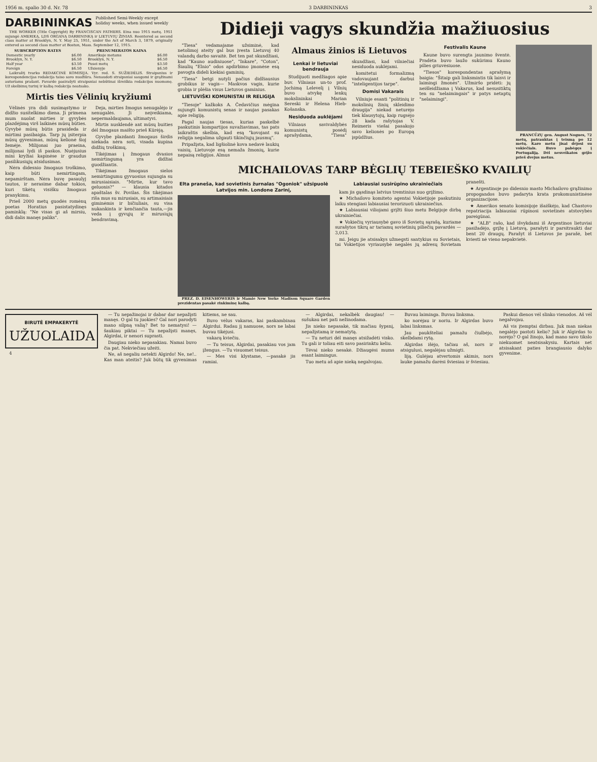1956 m. spalio 30 d. Nr. 78 3 DARBININKAS 3
DARBININKAS Published Semi-Weekly except holiday weeks, when issued weekly
THE WORKER (Title Copyright) By FRANCISCAN FATHERS. Eina nuo 1915 metų. 1951 sujungė AMERIKĄ, LDS ORGANĄ DARBININKĄ ir LIETUVIŲ ŽINIAS. Reentered as second class matter at Brooklyn, N. Y. May 25, 1951, under the Act of March 3, 1879, originally entered as second class matter at Boston, Mass. September 12, 1915.
| SUBSCRIPTION RATES | | PRENUMERATOS KAINA | |
| --- | --- | --- | --- |
| Domestic yearly | $6.00 | Amerikoje metams | $6.00 |
| Brooklyn, N. Y. | $6.50 | Brooklyn, N. Y. | $6.50 |
| Half year | $3.50 | Pusei metų | $3.50 |
| Foreign | $6.50 | Užsienyje | $6.50 |
Laikraštį tvarko REDAKCINĖ KOMISIJA. Vyr. red. S. SUŽIEDĖLIS. Straipsnius ir korespondencijas redakcija taiso savo nuožiūra. Nenaudoti straipsniai saugomi ir grąžinami autoriams prašant. Pavarde pasirašyti straipsniai nebūtinai išreiškia redakcijos nuomonę. Už skelbimų turinį ir kalbą redakcija neatsako.
Mirtis ties Vėlinių kryžiumi
Vėlinės yra didi susimąstymo ir didžio susitelkimo diena. Ji primena mum nuolat mirties ir gyvybės plazdėjimą virš laikinės mūsų būties. Gyvybė mūsų būtis prasideda ir mirtimi pasibaigia. Tarp jų įsiterpia mūsų gyvenimas, mūsų kelionė šioj žemėje. Milijonai juo praeina, milijonai lydi iš paskos. Nuėjusius mini kryžiai kapinėse ir graudus pasilikusiųjų atsidusimas.
Nėra didesnio žmogaus troškimo, kaip būti nemirtingam, nepamirštam. Nėra buvę pasaulyj tautos, ir nerasime dabar tokios, kuri tikėtų visišku žmogaus pranykimu.
Prieš 2000 metų guodės romėnų poetas Horatius pasistatydinęs paminklą: "Ne visas gi aš mirsiu, didi dalis manęs paliks".
Deja, mirties žmogus nenugalėjo ir nenugalės. Ji neįveikiama, nepermaldaujama, ultimatyvi.
Mirtis nusklendė ant mūsų buities dėl žmogaus maišto prieš Kūrėją.
Gyvybe plazdanti žmogaus širdis niekada nėra soti, visada kupina didžių troškimų.
Tikėjimas į žmogaus dvasios nemirtingumą yra didžiai guodžiantis.
Tikėjimas žmogaus sielos nemirtingumu gyvuosius sujungia su mirusiaisiais. "Mirtie, kur tavo geluonis?" — klausia kitados apaštalas šv. Povilas. Šis tikėjimas riša mus su mirusiais, su artimaisiais giminėmis ir bičiuliais, su visa nukankinta ir kenčiančia tauta,—jis veda į gyvųjų ir mirusiųjų bendravimą.
Didieji vagys skundžia mažiuosius
"Tiesa" vedamajame užsiminė, kad netolimoj ateity gal bus įvesta Lietuvoj 40 valandų darbo savaitė. Bet ten pat skundžiasi, kad "Kauno audiniuose", "Inkare", "Coton", Šiaulių "Elnio" odos apdirbimo įmonėse esą pavogta dideli kiekiai gaminių.
"Tiesa" betgi nutyli pačius didžiausius grobikus ir vagis— Maskvos vagis, kurie grobia ir plėšia visus Lietuvos gaminius.
LIETUVIŠKI KOMUNISTAI IR RELIGIJA
"Tiesoje" kažkoks A. Čedavičius mėgina sujungti komunistų senas ir naujas pasakas apie religiją.
Pagal naujas tiesas, kurias paskelbė paskutinis kompartijos suvažiavimas, tas pats laikraštis skelbia, kad esą "kovojant su religija negalima užgauti tikinčiųjų jausmų".
Pripažįsta, kad ligšiolinė kova nedavė laukių vaisių. Lietuvoje esą nemaža žmonių, kurie nepaisą religijos. Almus
Almaus žinios iš Lietuvos
Lenkai ir lietuviai bendrauja
Studijuoti medžiagos apie buv. Vilniaus un-to prof. Jochimą Lelevelį į Vilnių buvo atvykę lenkų mokslininkai Marian Sereski ir Helena Hieb-Košanska.
Nesiduoda auklėjami
Vilniaus savivaldybės komunistų posėdį aprašydama, "Tiesa" skundžiasi, kad vilniečiai nesiduoda auklėjami.
komitetui formalizmą vadovaujant darbui "inteligentijos tarpe".
Domisi Vakarais
Vilniuje esanti "politinių ir mokslinių žinių skleidimo draugija" niekad neturėjo tiek klausytojų, kaip rugsėjo 28 kada rašytojas V. Reimeris viešai pasakojo savo kelionės po Europą įspūdžius.
Festivalis Kaune
Kaune buvo surengta jaunimo šventė. Pradėta buvo laužo sukūrimu Kauno pilies griuvėsiuose.
"Tiesos" korespondentas aprašymą baigia: "Šitaip gali linksmintis tik laisvi ir laimingi žmonės". Užmiršo pridėti: jų neišleidžiama į Vakarus, kad nesusitiktų ten su "nelaimingais" ir patys netaptų "nelaimingi".
PRANCŪZŲ gen. August Nogues, 72 metų, patrauktas į teismą po 12 metų. Karo metu jisai dėjosi su vokiečiais. Buvo pabėgęs į Portugaliją. Dėl nesveikatos grįžo prieš dvejus metus.
MICHAILOVAS TARP BĖGLIŲ TEBEIEŠKO KVAILIŲ
Elta praneša, kad sovietinis žurnalas "Ogoniok" užsipuolė Latvijos min. Londone Zarinį,
PREZ. D. EISENHOWERIS ir Mamie New Yorke Madison Square Garden prezidentas pasakė rinkiminę kalbą.
Labiausiai susirūpino ukrainiečiais
kam jis gąsdinąs latvius tremtinius nuo grįžimo.
★ Michailovo komiteto agentai Vokietijoje paskutiniu laiku stengiasi labiausiai terorizuoti ukrainiečius.
★ Labiausiai viliojami grįžti šiuo metu Belgijoje dirbą ukrainiečiai.
★ Vokiečių vyriausybė gavo iš Sovietų sąrašą, kuriame surašytos tikrų ar tariamų sovietinių piliečių pavardės — 3,013.
mi. Jeigu jie atsisakys užmegsti santykius su Sovietais, tai Vokietijos vyriausybė negalės jų adresų Sovietam pranešti.
★ Argentinoje po didesnio masto Michailovo grąžinimo propogandos buvo padaryta krata prokomunistinėse organizacijose.
★ Amerikos senato komisijoje išaiškėjo, kad Chastovo repatriacija labiausiai rūpinosi sovietinės atstovybės pareigūnai.
★ "ALB" rašo, kad išvykdami iš Argentinos lietuviai pasižadėjo, grįžę į Lietuvą, parašyti ir parsitraukti dar bent 20 draugų. Parašyt iš Lietuvos jie parašė, bet kviesti nė vieno nepakvietė.
BIRUTĖ EMPAKERYTĖ
UŽUOLAIDA
4
— Tu nepažinojai ir dabar dar nepažįsti manęs. O gal tu juokies? Gal nori parodyti mano silpną valią? Bet to nematysi! — šaukiau piktai — Tu nepažįsti manęs, Algirdai, ir nenori suprasti.
Daugiau nieko nepasakiau. Namai buvo čia pat. Nekviečiau užeiti.
Ne, aš negaliu netekti Algirdo! Ne, ne!.. Kas man ateitis? Juk būtų tik gyvenimas kitiems, ne sau.
Buvo vėlus vakaras, kai paskambinau Algirdui. Radau jį namuose, nors ne labai buvau tikėjusi.
vakarą kviečiu.
— Tu teisus, Algirdai, pasakiau vos jam įžengus. —Tu visuomet teisus.
— Mes visi klystame, —pasakė jis ramiai.
— Algirdai, nekalbėk daugiau! — sušukau net pati nežinodama.
Jis nieko nepasakė, tik mačiau šypsnį, nepažįstamą ir nematytą.
— Tu neturi dėl manęs atsižadėti visko. Tu gali ir toliau eiti savo pasirinktu keliu.
Tėvai nieko nesakė. Džiaugėsi mums esant laimingus.
Tuo metu aš apie nieką negalvojau.
Buvau laiminga. Buvau linksma.
ko norėjau ir noriu. Ir Algirdas buvo labai linksmas.
Jau paukšteliai pamažu čiulbėjo, skelbdami rytą.
Algirdas išėjo, tačiau aš, nors ir atsigulusi, negalėjau užmigti.
liją. Gulėjau atvertomis akimis, nors lauke pamažu darėsi šviesiau ir šviesiau.
Paskui dienos vėl slinko vienodos. Aš vėl negalvojau.
Aš vis įtemptai dirbau. Juk man niekas negalėjo pastoti kelio? Juk ir Algirdas to norėjo? O gal žinojo, kad mano savo tikslo niekuomet neatsisakysiu. Kartais net atsisakant paties brangiausio dalyko gyvenime.